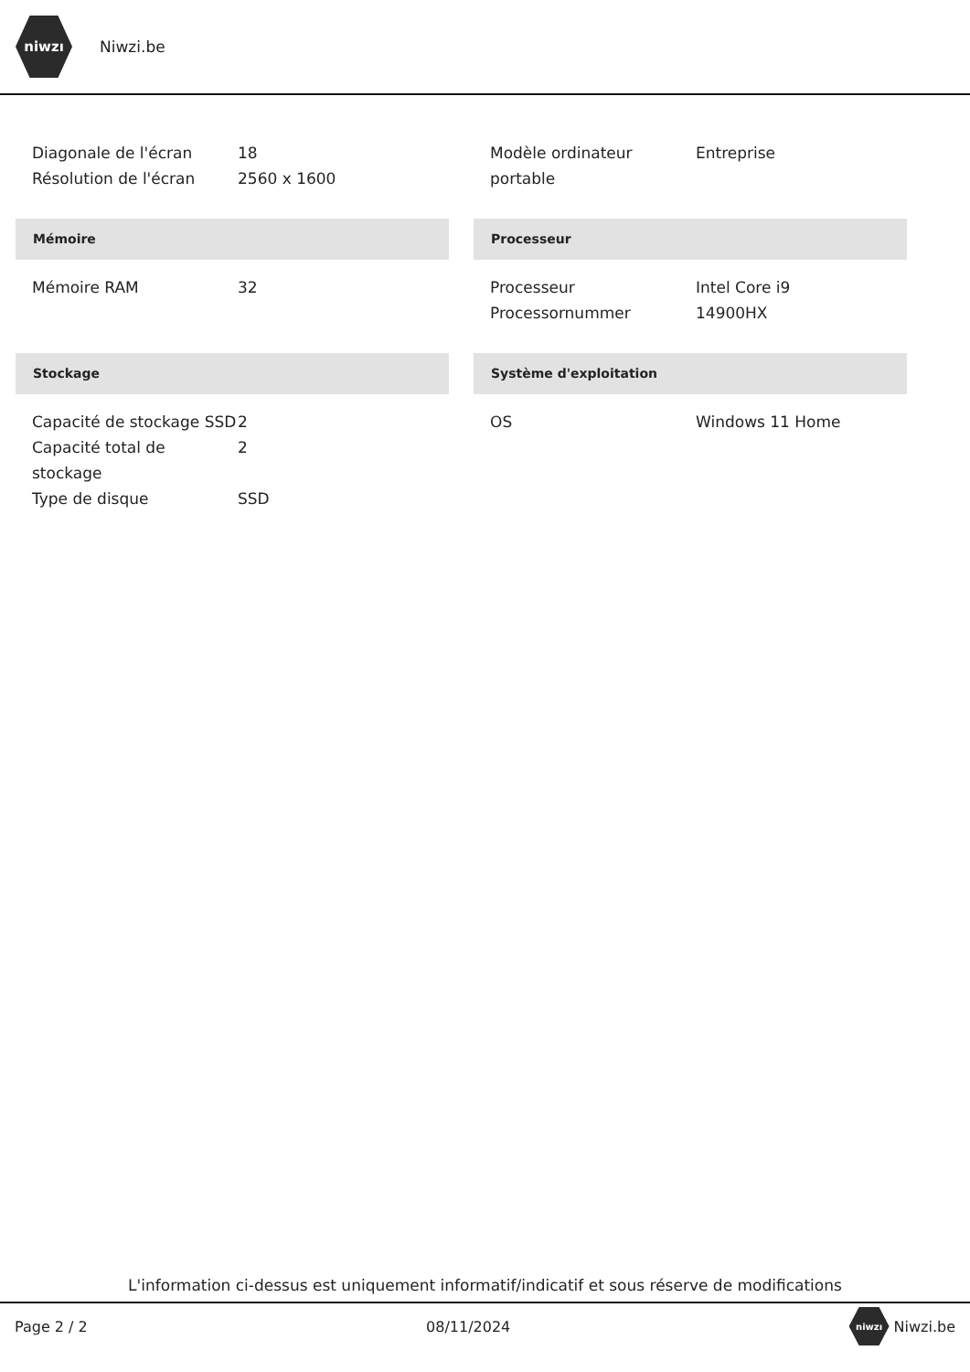niwzı
Niwzi.be
| Diagonale de l'écran | 18 |
| Résolution de l'écran | 2560 x 1600 |
| Modèle ordinateur portable | Entreprise |
Mémoire
| Mémoire RAM | 32 |
Processeur
| Processeur | Intel Core i9 |
| Processornummer | 14900HX |
Stockage
| Capacité de stockage SSD | 2 |
| Capacité total de stockage | 2 |
| Type de disque | SSD |
Système d'exploitation
| OS | Windows 11 Home |
L'information ci-dessus est uniquement informatif/indicatif et sous réserve de modifications
Page 2 / 2 08/11/2024 niwzı Niwzi.be